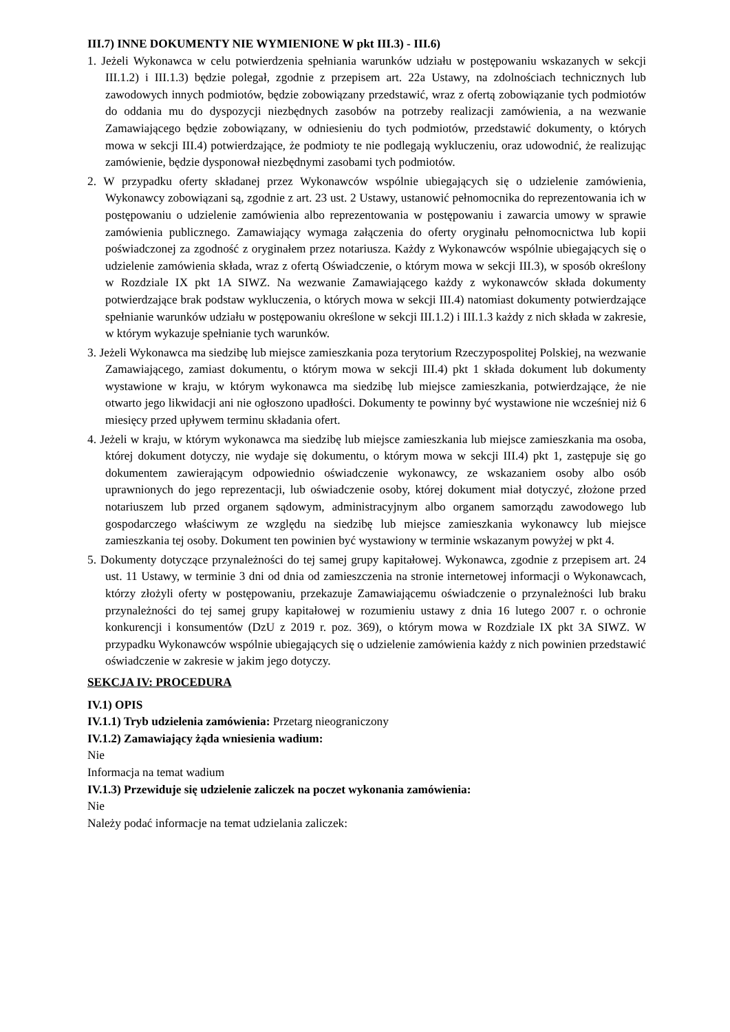III.7) INNE DOKUMENTY NIE WYMIENIONE W pkt III.3) - III.6)
1. Jeżeli Wykonawca w celu potwierdzenia spełniania warunków udziału w postępowaniu wskazanych w sekcji III.1.2) i III.1.3) będzie polegał, zgodnie z przepisem art. 22a Ustawy, na zdolnościach technicznych lub zawodowych innych podmiotów, będzie zobowiązany przedstawić, wraz z ofertą zobowiązanie tych podmiotów do oddania mu do dyspozycji niezbędnych zasobów na potrzeby realizacji zamówienia, a na wezwanie Zamawiającego będzie zobowiązany, w odniesieniu do tych podmiotów, przedstawić dokumenty, o których mowa w sekcji III.4) potwierdzające, że podmioty te nie podlegają wykluczeniu, oraz udowodnić, że realizując zamówienie, będzie dysponował niezbędnymi zasobami tych podmiotów.
2. W przypadku oferty składanej przez Wykonawców wspólnie ubiegających się o udzielenie zamówienia, Wykonawcy zobowiązani są, zgodnie z art. 23 ust. 2 Ustawy, ustanowić pełnomocnika do reprezentowania ich w postępowaniu o udzielenie zamówienia albo reprezentowania w postępowaniu i zawarcia umowy w sprawie zamówienia publicznego. Zamawiający wymaga załączenia do oferty oryginału pełnomocnictwa lub kopii poświadczonej za zgodność z oryginałem przez notariusza. Każdy z Wykonawców wspólnie ubiegających się o udzielenie zamówienia składa, wraz z ofertą Oświadczenie, o którym mowa w sekcji III.3), w sposób określony w Rozdziale IX pkt 1A SIWZ. Na wezwanie Zamawiającego każdy z wykonawców składa dokumenty potwierdzające brak podstaw wykluczenia, o których mowa w sekcji III.4) natomiast dokumenty potwierdzające spełnianie warunków udziału w postępowaniu określone w sekcji III.1.2) i III.1.3 każdy z nich składa w zakresie, w którym wykazuje spełnianie tych warunków.
3. Jeżeli Wykonawca ma siedzibę lub miejsce zamieszkania poza terytorium Rzeczypospolitej Polskiej, na wezwanie Zamawiającego, zamiast dokumentu, o którym mowa w sekcji III.4) pkt 1 składa dokument lub dokumenty wystawione w kraju, w którym wykonawca ma siedzibę lub miejsce zamieszkania, potwierdzające, że nie otwarto jego likwidacji ani nie ogłoszono upadłości. Dokumenty te powinny być wystawione nie wcześniej niż 6 miesięcy przed upływem terminu składania ofert.
4. Jeżeli w kraju, w którym wykonawca ma siedzibę lub miejsce zamieszkania lub miejsce zamieszkania ma osoba, której dokument dotyczy, nie wydaje się dokumentu, o którym mowa w sekcji III.4) pkt 1, zastępuje się go dokumentem zawierającym odpowiednio oświadczenie wykonawcy, ze wskazaniem osoby albo osób uprawnionych do jego reprezentacji, lub oświadczenie osoby, której dokument miał dotyczyć, złożone przed notariuszem lub przed organem sądowym, administracyjnym albo organem samorządu zawodowego lub gospodarczego właściwym ze względu na siedzibę lub miejsce zamieszkania wykonawcy lub miejsce zamieszkania tej osoby. Dokument ten powinien być wystawiony w terminie wskazanym powyżej w pkt 4.
5. Dokumenty dotyczące przynależności do tej samej grupy kapitałowej. Wykonawca, zgodnie z przepisem art. 24 ust. 11 Ustawy, w terminie 3 dni od dnia od zamieszczenia na stronie internetowej informacji o Wykonawcach, którzy złożyli oferty w postępowaniu, przekazuje Zamawiającemu oświadczenie o przynależności lub braku przynależności do tej samej grupy kapitałowej w rozumieniu ustawy z dnia 16 lutego 2007 r. o ochronie konkurencji i konsumentów (DzU z 2019 r. poz. 369), o którym mowa w Rozdziale IX pkt 3A SIWZ. W przypadku Wykonawców wspólnie ubiegających się o udzielenie zamówienia każdy z nich powinien przedstawić oświadczenie w zakresie w jakim jego dotyczy.
SEKCJA IV: PROCEDURA
IV.1) OPIS
IV.1.1) Tryb udzielenia zamówienia: Przetarg nieograniczony
IV.1.2) Zamawiający żąda wniesienia wadium:
Nie
Informacja na temat wadium
IV.1.3) Przewiduje się udzielenie zaliczek na poczet wykonania zamówienia:
Nie
Należy podać informacje na temat udzielania zaliczek: